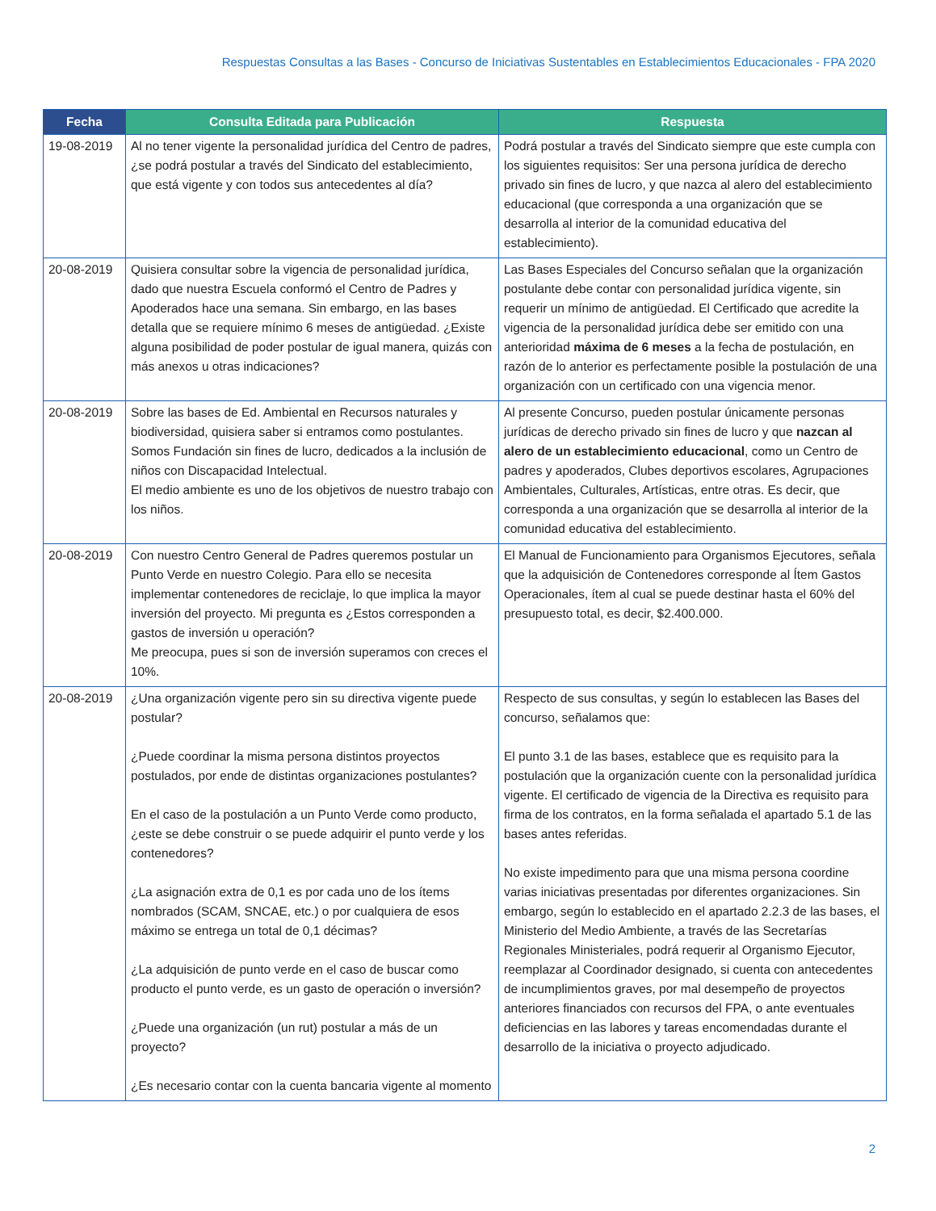Respuestas Consultas a las Bases - Concurso de Iniciativas Sustentables en Establecimientos Educacionales - FPA 2020
| Fecha | Consulta Editada para Publicación | Respuesta |
| --- | --- | --- |
| 19-08-2019 | Al no tener vigente la personalidad jurídica del Centro de padres, ¿se podrá postular a través del Sindicato del establecimiento, que está vigente y con todos sus antecedentes al día? | Podrá postular a través del Sindicato siempre que este cumpla con los siguientes requisitos: Ser una persona jurídica de derecho privado sin fines de lucro, y que nazca al alero del establecimiento educacional (que corresponda a una organización que se desarrolla al interior de la comunidad educativa del establecimiento). |
| 20-08-2019 | Quisiera consultar sobre la vigencia de personalidad jurídica, dado que nuestra Escuela conformó el Centro de Padres y Apoderados hace una semana. Sin embargo, en las bases detalla que se requiere mínimo 6 meses de antigüedad. ¿Existe alguna posibilidad de poder postular de igual manera, quizás con más anexos u otras indicaciones? | Las Bases Especiales del Concurso señalan que la organización postulante debe contar con personalidad jurídica vigente, sin requerir un mínimo de antigüedad. El Certificado que acredite la vigencia de la personalidad jurídica debe ser emitido con una anterioridad máxima de 6 meses a la fecha de postulación, en razón de lo anterior es perfectamente posible la postulación de una organización con un certificado con una vigencia menor. |
| 20-08-2019 | Sobre las bases de Ed. Ambiental en Recursos naturales y biodiversidad, quisiera saber si entramos como postulantes. Somos Fundación sin fines de lucro, dedicados a la inclusión de niños con Discapacidad Intelectual. El medio ambiente es uno de los objetivos de nuestro trabajo con los niños. | Al presente Concurso, pueden postular únicamente personas jurídicas de derecho privado sin fines de lucro y que nazcan al alero de un establecimiento educacional , como un Centro de padres y apoderados, Clubes deportivos escolares, Agrupaciones Ambientales, Culturales, Artísticas, entre otras. Es decir, que corresponda a una organización que se desarrolla al interior de la comunidad educativa del establecimiento. |
| 20-08-2019 | Con nuestro Centro General de Padres queremos postular un Punto Verde en nuestro Colegio. Para ello se necesita implementar contenedores de reciclaje, lo que implica la mayor inversión del proyecto. Mi pregunta es ¿Estos corresponden a gastos de inversión u operación? Me preocupa, pues si son de inversión superamos con creces el 10%. | El Manual de Funcionamiento para Organismos Ejecutores, señala que la adquisición de Contenedores corresponde al Ítem Gastos Operacionales, ítem al cual se puede destinar hasta el 60% del presupuesto total, es decir, $2.400.000. |
| 20-08-2019 | ¿Una organización vigente pero sin su directiva vigente puede postular? ¿Puede coordinar la misma persona distintos proyectos postulados, por ende de distintas organizaciones postulantes? En el caso de la postulación a un Punto Verde como producto, ¿este se debe construir o se puede adquirir el punto verde y los contenedores? ¿La asignación extra de 0,1 es por cada uno de los ítems nombrados (SCAM, SNCAE, etc.) o por cualquiera de esos máximo se entrega un total de 0,1 décimas? ¿La adquisición de punto verde en el caso de buscar como producto el punto verde, es un gasto de operación o inversión? ¿Puede una organización (un rut) postular a más de un proyecto? ¿Es necesario contar con la cuenta bancaria vigente al momento | Respecto de sus consultas, y según lo establecen las Bases del concurso, señalamos que: El punto 3.1 de las bases, establece que es requisito para la postulación que la organización cuente con la personalidad jurídica vigente. El certificado de vigencia de la Directiva es requisito para firma de los contratos, en la forma señalada el apartado 5.1 de las bases antes referidas. No existe impedimento para que una misma persona coordine varias iniciativas presentadas por diferentes organizaciones. Sin embargo, según lo establecido en el apartado 2.2.3 de las bases, el Ministerio del Medio Ambiente, a través de las Secretarías Regionales Ministeriales, podrá requerir al Organismo Ejecutor, reemplazar al Coordinador designado, si cuenta con antecedentes de incumplimientos graves, por mal desempeño de proyectos anteriores financiados con recursos del FPA, o ante eventuales deficiencias en las labores y tareas encomendadas durante el desarrollo de la iniciativa o proyecto adjudicado. |
2